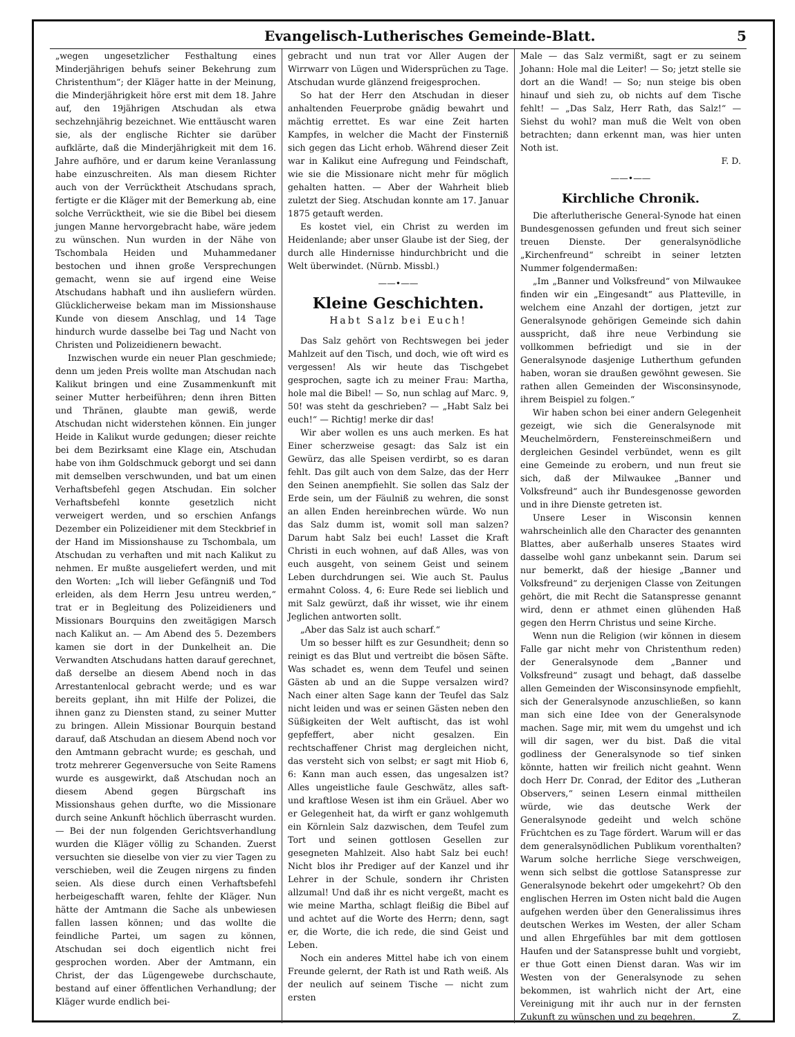Evangelisch-Lutherisches Gemeinde-Blatt. 5
„wegen ungesetzlicher Festhaltung eines Minderjährigen behufs seiner Bekehrung zum Christenthum“; der Kläger hatte in der Meinung, die Minderjährigkeit höre erst mit dem 18. Jahre auf, den 19jährigen Atschudan als etwa sechzehnjährig bezeichnet. Wie enttäuscht waren sie, als der englische Richter sie darüber aufklärte, daß die Minderjährigkeit mit dem 16. Jahre aufhöre, und er darum keine Veranlassung habe einzuschreiten. Als man diesem Richter auch von der Verrücktheit Atschudans sprach, fertigte er die Kläger mit der Bemerkung ab, eine solche Verrücktheit, wie sie die Bibel bei diesem jungen Manne hervorgebracht habe, wäre jedem zu wünschen. Nun wurden in der Nähe von Tschombala Heiden und Muhammedaner bestochen und ihnen große Versprechungen gemacht, wenn sie auf irgend eine Weise Atschudans habhaft und ihn ausliefern würden. Glücklicherweise bekam man im Missionshause Kunde von diesem Anschlag, und 14 Tage hindurch wurde dasselbe bei Tag und Nacht von Christen und Polizeidienern bewacht.
Inzwischen wurde ein neuer Plan geschmiede; denn um jeden Preis wollte man Atschudan nach Kalikut bringen und eine Zusammenkunft mit seiner Mutter herbeiführen; denn ihren Bitten und Thränen, glaubte man gewiß, werde Atschudan nicht widerstehen können. Ein junger Heide in Kalikut wurde gedungen; dieser reichte bei dem Bezirksamt eine Klage ein, Atschudan habe von ihm Goldschmuck geborgt und sei dann mit demselben verschwunden, und bat um einen Verhaftsbefehl gegen Atschudan. Ein solcher Verhaftsbefehl konnte gesetzlich nicht verweigert werden, und so erschien Anfangs Dezember ein Polizeidiener mit dem Steckbrief in der Hand im Missionshause zu Tschombala, um Atschudan zu verhaften und mit nach Kalikut zu nehmen. Er mußte ausgeliefert werden, und mit den Worten: „Ich will lieber Gefängniß und Tod erleiden, als dem Herrn Jesu untreu werden,“ trat er in Begleitung des Polizeidieners und Missionars Bourquins den zweitägigen Marsch nach Kalikut an. — Am Abend des 5. Dezembers kamen sie dort in der Dunkelheit an. Die Verwandten Atschudans hatten darauf gerechnet, daß derselbe an diesem Abend noch in das Arrestantenlocal gebracht werde; und es war bereits geplant, ihn mit Hilfe der Polizei, die ihnen ganz zu Diensten stand, zu seiner Mutter zu bringen. Allein Missionar Bourquin bestand darauf, daß Atschudan an diesem Abend noch vor den Amtmann gebracht wurde; es geschah, und trotz mehrerer Gegenversuche von Seite Ramens wurde es ausgewirkt, daß Atschudan noch an diesem Abend gegen Bürgschaft ins Missionshaus gehen durfte, wo die Missionare durch seine Ankunft höchlich überrascht wurden. — Bei der nun folgenden Gerichtsverhandlung wurden die Kläger völlig zu Schanden. Zuerst versuchten sie dieselbe von vier zu vier Tagen zu verschieben, weil die Zeugen nirgens zu finden seien. Als diese durch einen Verhaftsbefehl herbeigeschafft waren, fehlte der Kläger. Nun hätte der Amtmann die Sache als unbewiesen fallen lassen können; und das wollte die feindliche Partei, um sagen zu können, Atschudan sei doch eigentlich nicht frei gesprochen worden. Aber der Amtmann, ein Christ, der das Lügengewebe durchschaute, bestand auf einer öffentlichen Verhandlung; der Kläger wurde endlich bei-
gebracht und nun trat vor Aller Augen der Wirrwarr von Lügen und Widersprüchen zu Tage. Atschudan wurde glänzend freigesprochen.
So hat der Herr den Atschudan in dieser anhaltenden Feuerprobe gnädig bewahrt und mächtig errettet. Es war eine Zeit harten Kampfes, in welcher die Macht der Finsterniß sich gegen das Licht erhob. Während dieser Zeit war in Kalikut eine Aufregung und Feindschaft, wie sie die Missionare nicht mehr für möglich gehalten hatten. — Aber der Wahrheit blieb zuletzt der Sieg. Atschudan konnte am 17. Januar 1875 getauft werden.
Es kostet viel, ein Christ zu werden im Heidenlande; aber unser Glaube ist der Sieg, der durch alle Hindernisse hindurchbricht und die Welt überwindet. (Nürnb. Missbl.)
——•——
Kleine Geschichten.
Habt Salz bei Euch!
Das Salz gehört von Rechtswegen bei jeder Mahlzeit auf den Tisch, und doch, wie oft wird es vergessen! Als wir heute das Tischgebet gesprochen, sagte ich zu meiner Frau: Martha, hole mal die Bibel! — So, nun schlag auf Marc. 9, 50! was steht da geschrieben? — „Habt Salz bei euch!“ — Richtig! merke dir das!
Wir aber wollen es uns auch merken. Es hat Einer scherzweise gesagt: das Salz ist ein Gewürz, das alle Speisen verdirbt, so es daran fehlt. Das gilt auch von dem Salze, das der Herr den Seinen anempfiehlt. Sie sollen das Salz der Erde sein, um der Fäulniß zu wehren, die sonst an allen Enden hereinbrechen würde. Wo nun das Salz dumm ist, womit soll man salzen? Darum habt Salz bei euch! Lasset die Kraft Christi in euch wohnen, auf daß Alles, was von euch ausgeht, von seinem Geist und seinem Leben durchdrungen sei. Wie auch St. Paulus ermahnt Coloss. 4, 6: Eure Rede sei lieblich und mit Salz gewürzt, daß ihr wisset, wie ihr einem Jeglichen antworten sollt.
„Aber das Salz ist auch scharf.“
Um so besser hilft es zur Gesundheit; denn so reinigt es das Blut und vertreibt die bösen Säfte. Was schadet es, wenn dem Teufel und seinen Gästen ab und an die Suppe versalzen wird? Nach einer alten Sage kann der Teufel das Salz nicht leiden und was er seinen Gästen neben den Süßigkeiten der Welt auftischt, das ist wohl gepfeffert, aber nicht gesalzen. Ein rechtschaffener Christ mag dergleichen nicht, das versteht sich von selbst; er sagt mit Hiob 6, 6: Kann man auch essen, das ungesalzen ist? Alles ungeistliche faule Geschwätz, alles saft- und kraftlose Wesen ist ihm ein Gräuel. Aber wo er Gelegenheit hat, da wirft er ganz wohlgemuth ein Körnlein Salz dazwischen, dem Teufel zum Tort und seinen gottlosen Gesellen zur gesegneten Mahlzeit. Also habt Salz bei euch! Nicht blos ihr Prediger auf der Kanzel und ihr Lehrer in der Schule, sondern ihr Christen allzumal! Und daß ihr es nicht vergeßt, macht es wie meine Martha, schlagt fleißig die Bibel auf und achtet auf die Worte des Herrn; denn, sagt er, die Worte, die ich rede, die sind Geist und Leben.
Noch ein anderes Mittel habe ich von einem Freunde gelernt, der Rath ist und Rath weiß. Als der neulich auf seinem Tische — nicht zum ersten
Male — das Salz vermißt, sagt er zu seinem Johann: Hole mal die Leiter! — So; jetzt stelle sie dort an die Wand! — So; nun steige bis oben hinauf und sieh zu, ob nichts auf dem Tische fehlt! — „Das Salz, Herr Rath, das Salz!“ — Siehst du wohl? man muß die Welt von oben betrachten; dann erkennt man, was hier unten Noth ist.
F. D.
——•——
Kirchliche Chronik.
Die afterlutherische General-Synode hat einen Bundesgenossen gefunden und freut sich seiner treuen Dienste. Der generalsynödliche „Kirchenfreund“ schreibt in seiner letzten Nummer folgendermaßen:
„Im „Banner und Volksfreund“ von Milwaukee finden wir ein „Eingesandt“ aus Platteville, in welchem eine Anzahl der dortigen, jetzt zur Generalsynode gehörigen Gemeinde sich dahin ausspricht, daß ihre neue Verbindung sie vollkommen befriedigt und sie in der Generalsynode dasjenige Lutherthum gefunden haben, woran sie draußen gewöhnt gewesen. Sie rathen allen Gemeinden der Wisconsinsynode, ihrem Beispiel zu folgen.“
Wir haben schon bei einer andern Gelegenheit gezeigt, wie sich die Generalsynode mit Meuchelmördern, Fenstereinschmeißern und dergleichen Gesindel verbündet, wenn es gilt eine Gemeinde zu erobern, und nun freut sie sich, daß der Milwaukee „Banner und Volksfreund“ auch ihr Bundesgenosse geworden und in ihre Dienste getreten ist.
Unsere Leser in Wisconsin kennen wahrscheinlich alle den Character des genannten Blattes, aber außerhalb unseres Staates wird dasselbe wohl ganz unbekannt sein. Darum sei nur bemerkt, daß der hiesige „Banner und Volksfreund“ zu derjenigen Classe von Zeitungen gehört, die mit Recht die Satanspresse genannt wird, denn er athmet einen glühenden Haß gegen den Herrn Christus und seine Kirche.
Wenn nun die Religion (wir können in diesem Falle gar nicht mehr von Christenthum reden) der Generalsynode dem „Banner und Volksfreund“ zusagt und behagt, daß dasselbe allen Gemeinden der Wisconsinsynode empfiehlt, sich der Generalsynode anzuschließen, so kann man sich eine Idee von der Generalsynode machen. Sage mir, mit wem du umgehst und ich will dir sagen, wer du bist. Daß die vital godliness der Generalsynode so tief sinken könnte, hatten wir freilich nicht geahnt. Wenn doch Herr Dr. Conrad, der Editor des „Lutheran Observers,“ seinen Lesern einmal mittheilen würde, wie das deutsche Werk der Generalsynode gedeiht und welch schöne Früchtchen es zu Tage fördert. Warum will er das dem generalsynödlichen Publikum vorenthalten? Warum solche herrliche Siege verschweigen, wenn sich selbst die gottlose Satanspresse zur Generalsynode bekehrt oder umgekehrt? Ob den englischen Herren im Osten nicht bald die Augen aufgehen werden über den Generalissimus ihres deutschen Werkes im Westen, der aller Scham und allen Ehrgefühles bar mit dem gottlosen Haufen und der Satanspresse buhlt und vorgiebt, er thue Gott einen Dienst daran. Was wir im Westen von der Generalsynode zu sehen bekommen, ist wahrlich nicht der Art, eine Vereinigung mit ihr auch nur in der fernsten Zukunft zu wünschen und zu begehren. Z.